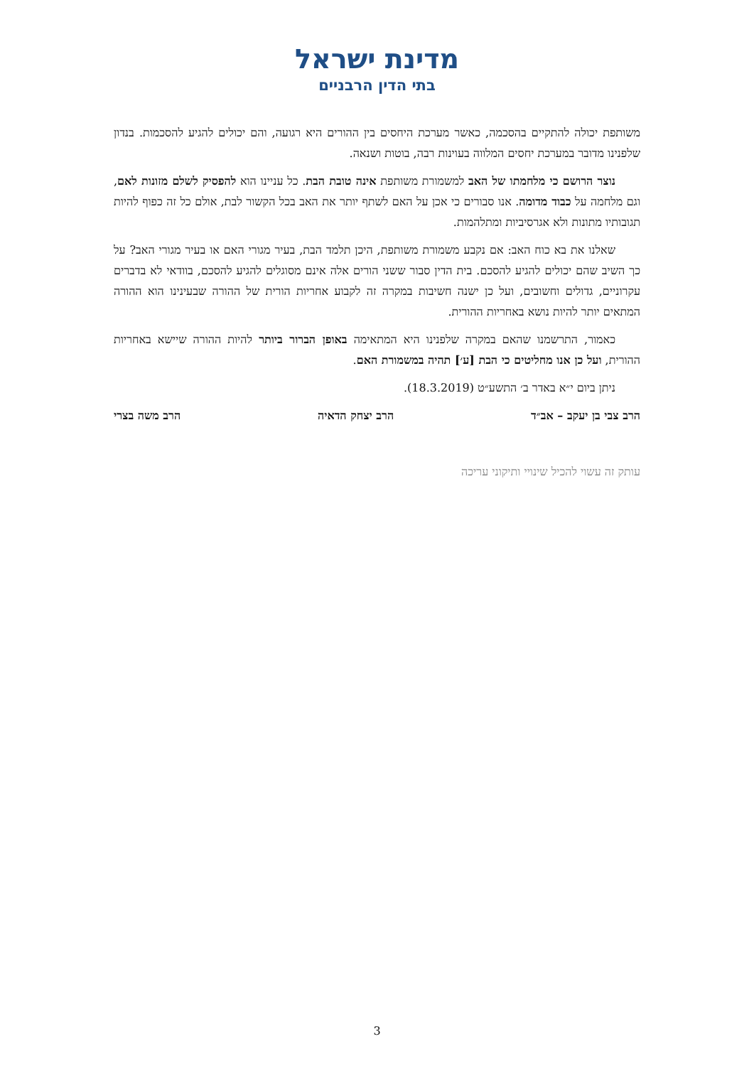מדינת ישראל
בתי הדין הרבניים
משותפת יכולה להתקיים בהסכמה, כאשר מערכת היחסים בין ההורים היא רגועה, והם יכולים להגיע להסכמות. בנדון שלפנינו מדובר במערכת יחסים המלווה בעוינות רבה, בוטות ושנאה.
נוצר הרושם כי מלחמתו של האב למשמורת משותפת אינה טובת הבת. כל עניינו הוא להפסיק לשלם מזונות לאם, וגם מלחמה על כבוד מדומה. אנו סבורים כי אכן על האם לשתף יותר את האב בכל הקשור לבת, אולם כל זה כפוף להיות תגובותיו מתונות ולא אגרסיביות ומתלהמות.
שאלנו את בא כוח האב: אם נקבע משמורת משותפת, היכן תלמד הבת, בעיר מגורי האם או בעיר מגורי האב? על כך השיב שהם יכולים להגיע להסכם. בית הדין סבור ששני הורים אלה אינם מסוגלים להגיע להסכם, בוודאי לא בדברים עקרוניים, גדולים וחשובים, ועל כן ישנה חשיבות במקרה זה לקבוע אחריות הורית של ההורה שבעינינו הוא ההורה המתאים יותר להיות נושא באחריות ההורית.
כאמור, התרשמנו שהאם במקרה שלפנינו היא המתאימה באופן הברור ביותר להיות ההורה שיישא באחריות ההורית, ועל כן אנו מחליטים כי הבת [ע׳] תהיה במשמורת האם.
ניתן ביום י״א באדר ב׳ התשע״ט (18.3.2019).
הרב צבי בן יעקב – אב״ד הרב יצחק הדאיה הרב משה בצרי
עותק זה עשוי להכיל שינויי ותיקוני עריכה
3